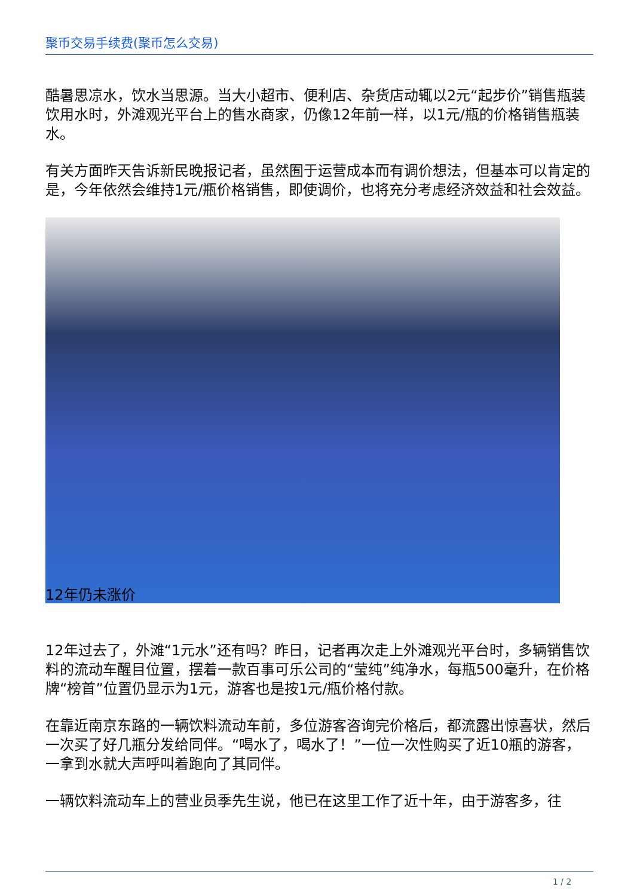聚币交易手续费(聚币怎么交易)
酷暑思凉水，饮水当思源。当大小超市、便利店、杂货店动辄以2元“起步价”销售瓶装饮用水时，外滩观光平台上的售水商家，仍像12年前一样，以1元/瓶的价格销售瓶装水。
有关方面昨天告诉新民晚报记者，虽然囿于运营成本而有调价想法，但基本可以肯定的是，今年依然会维持1元/瓶价格销售，即使调价，也将充分考虑经济效益和社会效益。
12年仍未涨价
12年过去了，外滩“1元水”还有吗？昨日，记者再次走上外滩观光平台时，多辆销售饮料的流动车醒目位置，摆着一款百事可乐公司的“莹纯”纯净水，每瓶500毫升，在价格牌“榜首”位置仍显示为1元，游客也是按1元/瓶价格付款。
在靠近南京东路的一辆饮料流动车前，多位游客咨询完价格后，都流露出惊喜状，然后一次买了好几瓶分发给同伴。“喝水了，喝水了！”一位一次性购买了近10瓶的游客，一拿到水就大声呼叫着跑向了其同伴。
一辆饮料流动车上的营业员季先生说，他已在这里工作了近十年，由于游客多，往
1 / 2